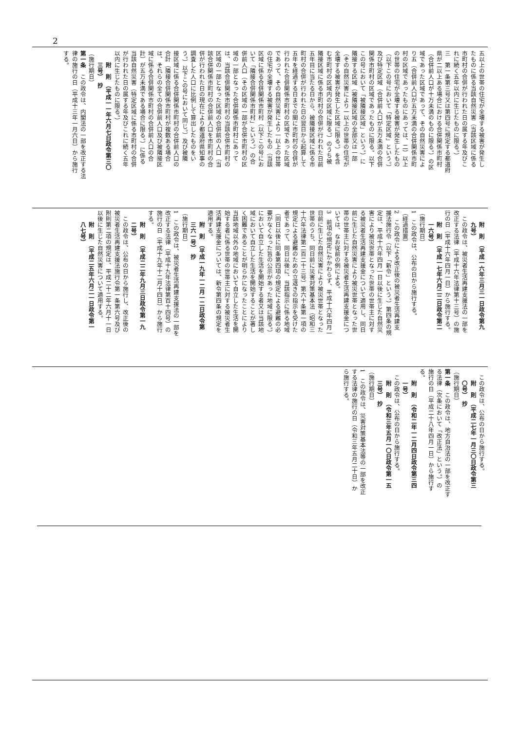2
五以上の世帯の住宅が全壊する被害が発生し
たものに係る当該自然災害（当該区域に係る
市町村の合併が行われた日の属する年及びこ
れに続く五年以内に生じたものに限る。）
三　第一条第三号又は第四号に規定する都道府
県が二以上ある場合における合併関係市町村
（合併前人口が十万未満のものに限る。）の区
域であった区域であって、その自然災害によ
り五（合併前人口が五万未満の合併関係市町
村の区域であったものにあっては、二）以上
の世帯の住宅が全壊する被害が発生したもの
（以下この号において「特定区域」という。）
及び特定区域（合併前人口が五万未満の合併
関係市町村の区域であったものに限る。以下
この号において「被隣接区域」という。）に
隣接する区域（被隣接区域の全部又は一部
（その自然災害により一以上の世帯の住宅が
全壊する被害が発生した区域に限る。）を含
む市町村の区域内の区域に限る。）のうち被
隣接区域に係る市町村の合併が行われた日前
五年目に当たる日から、被隣接区域に係る市
町村の合併が行われた日の翌日から起算して
五年を経過する日までの間に市町村の合併が
行われた合併関係市町村の区域であった区域
であって、その自然災害により一以上の世帯
の住宅が全壊する被害が発生したもの（当該
区域に係る合併関係市町村（以下この号にお
いて「隣接合併関係市町村」という。）の合
併前人口（その区域の一部が合併市町村の区
域の一部となった合併関係市町村にあって
は、当該合併関係市町村の当該合併市町村の
区域の一部となった区域の合併前の人口（当
該合併関係市町村の合併前人口を市町村の合
併が行われた日の現在により都道府県知事の
調査した人口に比例して算出したものをい
う。）以下この号において同じ。）及び被隣
接区域に係る合併関係市町村の合併前人口の
合計（隣接合併関係市町村が複数ある場合
は、それらの全ての合併前人口及び被隣接区
域に係る合併関係市町村の合併前人口の合
計）が五万未満である場合に限る。）に係る
当該自然災害（特定区域に係る市町村の合併
が行われた日の属する年及びこれに続く五年
以内に生じたものに限る。）
附　則　（平成一一年六月七日政令第三〇
三号）　抄
（施行期日）
第一条　この政令は、内閣法の一部を改正する法
律の施行の日（平成十三年一月六日）から施行
する。
附　則　（平成一六年三月三一日政令第九
九号）
この政令は、被災者生活再建支援法の一部を
改正する法律（平成十六年法律第十三号）の施
行の日（平成十六年四月一日）から施行する。
附　則　（平成一七年六月二二日政令第二
一六号）
（施行期日）
1　この政令は、公布の日から施行する。
（経過措置）
2　この政令による改正後の被災者生活再建支
援法施行令（以下「新令」という。）第四条の規
定は、平成十六年四月一日以後に生じた自然災
害により被災世帯となった世帯の世帯主に対す
る被災者生活再建支援金について適用し、同日
前に生じた自然災害により被災世帯となった世
帯の世帯主に対する被災者生活再建支援金につ
いては、なお従前の例による。
3　前項の規定にかかわらず、平成十六年四月一
日前に生じた自然災害により被災世帯となった
世帯のうち、同日前に災害対策基本法（昭和三
十六年法律第二百二十三号）第六十条第一項の
規定による避難のための立退きの指示を受けた
者であって、同日以後に、当該指示に係る地域
（同日以後に同条第四項の規定による避難の必
要がなくなった旨の公示があった地域に限る。）
において自立した生活を開始する者又は当該地
域において自立した生活を開始することが著し
く困難であることが明らかになったことにより
当該地域以外の地域において自立した生活を開
始する者に係る世帯の世帯主に対する被災者生
活再建支援金については、新令第四条の規定を
適用する。
附　則　（平成一九年一二月一二日政令第
三六一号）　抄
（施行期日）
1　この政令は、被災者生活再建支援法の一部を
改正する法律（平成十九年法律第百十四号）の
施行の日（平成十九年十二月十四日）から施行
する。
附　則　（平成二二年九月三日政令第一九
二号）
この政令は、公布の日から施行し、改正後の
被災者生活再建支援法施行令第一条第六号及び
附則第二項の規定は、平成二十二年六月十一日
以後に生じた自然災害について適用する。
附　則　（平成二五年六月二一日政令第一
八七号）
この政令は、公布の日から施行する。
附　則　（平成二七年一月三〇日政令第三
〇号）　抄
（施行期日）
第一条　この政令は、地方自治法の一部を改正す
る法律（次条において「改正法」という。）の
施行の日（平成二十八年四月一日）から施行す
る。
附　則　（令和二年一二月四日政令第三四
一号）
この政令は、公布の日から施行する。
附　則　（令和三年五月一〇日政令第一五
三号）　抄
（施行期日）
1　この政令は、災害対策基本法等の一部を改正
する法律の施行の日（令和三年五月二十日）か
ら施行する。